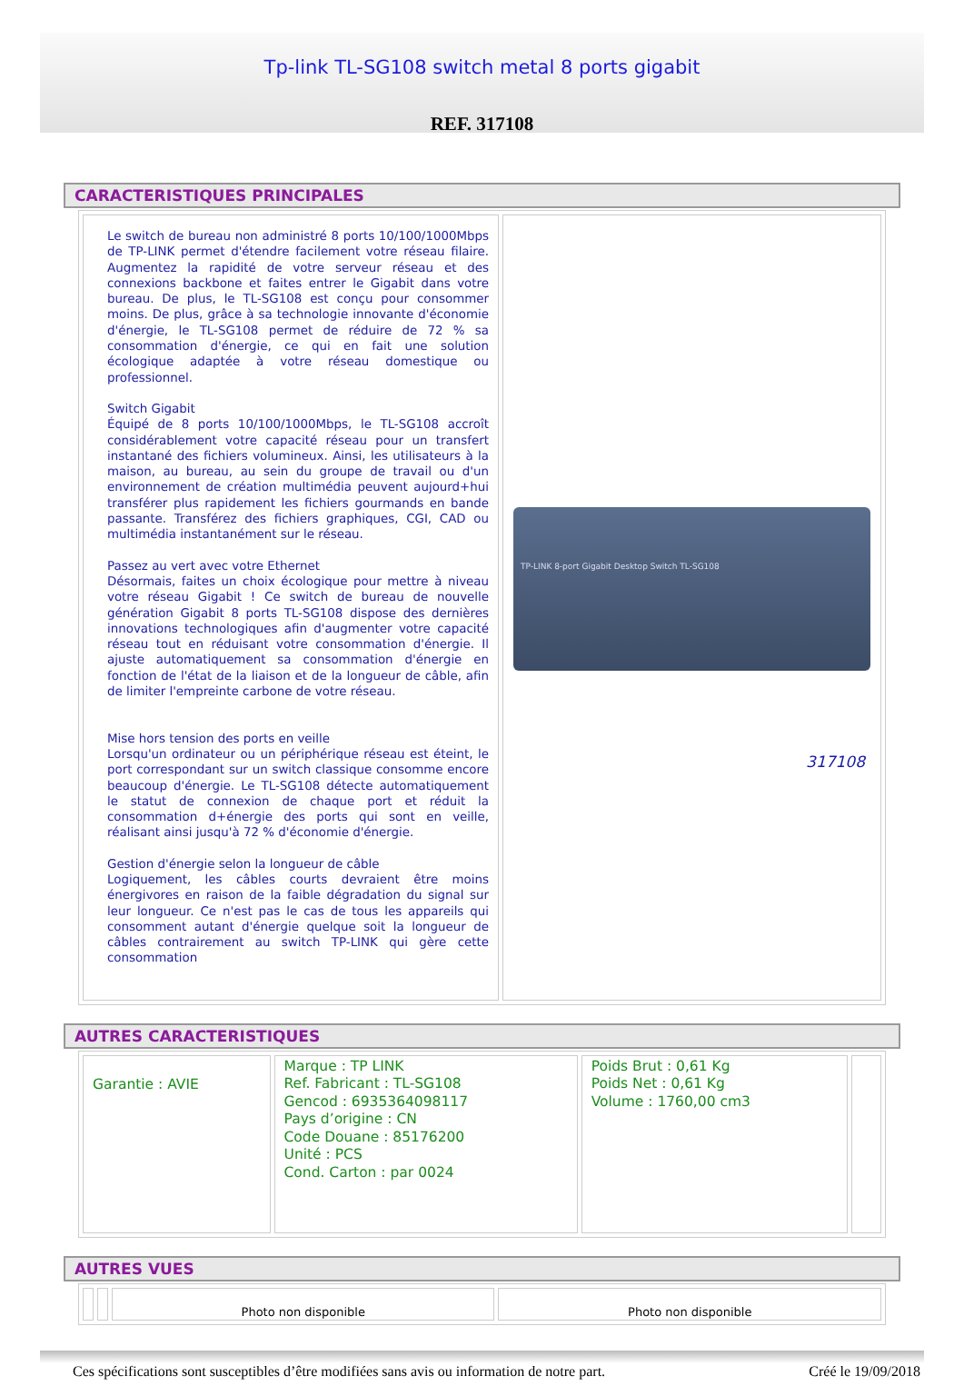Tp-link TL-SG108 switch metal 8 ports gigabit
REF. 317108
CARACTERISTIQUES PRINCIPALES
| Le switch de bureau non administré 8 ports 10/100/1000Mbps de TP-LINK permet d'étendre facilement votre réseau filaire. Augmentez la rapidité de votre serveur réseau et des connexions backbone et faites entrer le Gigabit dans votre bureau. De plus, le TL-SG108 est conçu pour consommer moins. De plus, grâce à sa technologie innovante d'économie d'énergie, le TL-SG108 permet de réduire de 72 % sa consommation d'énergie, ce qui en fait une solution écologique adaptée à votre réseau domestique ou professionnel. Switch Gigabit Équipé de 8 ports 10/100/1000Mbps, le TL-SG108 accroît considérablement votre capacité réseau pour un transfert instantané des fichiers volumineux. Ainsi, les utilisateurs à la maison, au bureau, au sein du groupe de travail ou d'un environnement de création multimédia peuvent aujourd+hui transférer plus rapidement les fichiers gourmands en bande passante. Transférez des fichiers graphiques, CGI, CAD ou multimédia instantanément sur le réseau. Passez au vert avec votre Ethernet Désormais, faites un choix écologique pour mettre à niveau votre réseau Gigabit ! Ce switch de bureau de nouvelle génération Gigabit 8 ports TL-SG108 dispose des dernières innovations technologiques afin d'augmenter votre capacité réseau tout en réduisant votre consommation d'énergie. Il ajuste automatiquement sa consommation d'énergie en fonction de l'état de la liaison et de la longueur de câble, afin de limiter l'empreinte carbone de votre réseau. Mise hors tension des ports en veille Lorsqu'un ordinateur ou un périphérique réseau est éteint, le port correspondant sur un switch classique consomme encore beaucoup d'énergie. Le TL-SG108 détecte automatiquement le statut de connexion de chaque port et réduit la consommation d+énergie des ports qui sont en veille, réalisant ainsi jusqu'à 72 % d'économie d'énergie. Gestion d'énergie selon la longueur de câble Logiquement, les câbles courts devraient être moins énergivores en raison de la faible dégradation du signal sur leur longueur. Ce n'est pas le cas de tous les appareils qui consomment autant d'énergie quelque soit la longueur de câbles contrairement au switch TP-LINK qui gère cette consommation | TP-LINK 8-port Gigabit Desktop Switch TL-SG108 317108 |
AUTRES CARACTERISTIQUES
| Garantie : AVIE | Marque : TP LINK Ref. Fabricant : TL-SG108 Gencod : 6935364098117 Pays d’origine : CN Code Douane : 85176200 Unité : PCS Cond. Carton : par 0024 | Poids Brut : 0,61 Kg Poids Net : 0,61 Kg Volume : 1760,00 cm3 | |
AUTRES VUES
| | | Photo non disponible | Photo non disponible |
Ces spécifications sont susceptibles d’être modifiées sans avis ou information de notre part. Créé le 19/09/2018